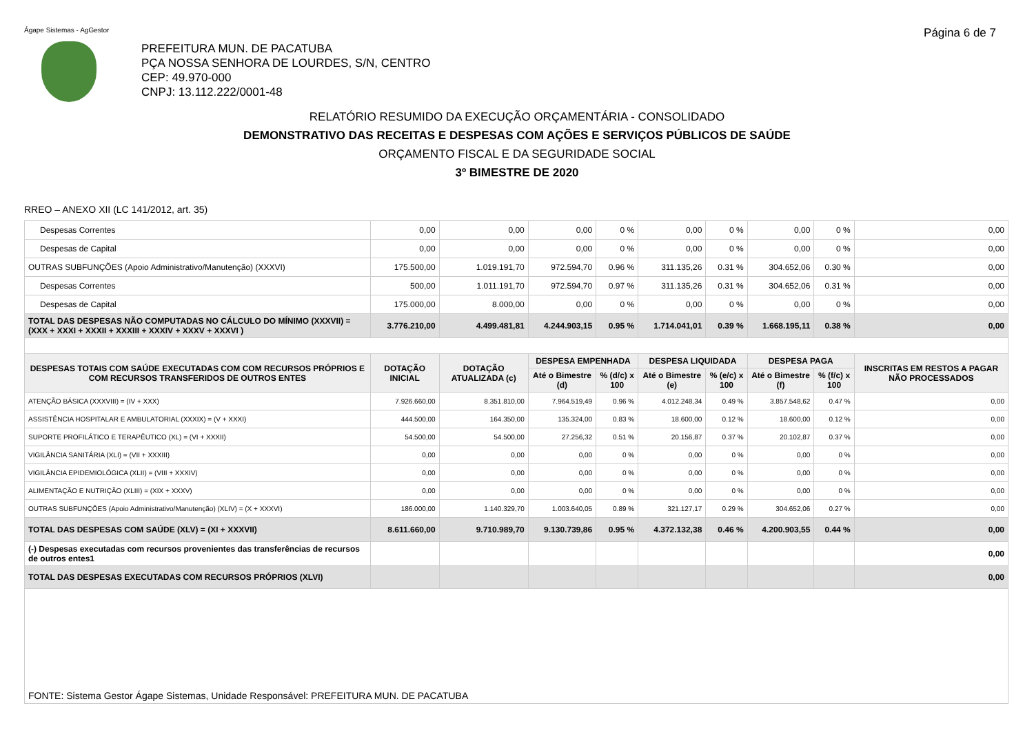Ágape Sistemas - AgGestor Página 6 de 7
PREFEITURA MUN. DE PACATUBA
PÇA NOSSA SENHORA DE LOURDES, S/N, CENTRO
CEP: 49.970-000
CNPJ: 13.112.222/0001-48
RELATÓRIO RESUMIDO DA EXECUÇÃO ORÇAMENTÁRIA - CONSOLIDADO
DEMONSTRATIVO DAS RECEITAS E DESPESAS COM AÇÕES E SERVIÇOS PÚBLICOS DE SAÚDE
ORÇAMENTO FISCAL E DA SEGURIDADE SOCIAL
3º BIMESTRE DE 2020
RREO – ANEXO XII (LC 141/2012, art. 35)
| Despesas Correntes | 0,00 | 0,00 | 0,00 | 0 % | 0,00 | 0 % | 0,00 | 0 % | 0,00 |
| Despesas de Capital | 0,00 | 0,00 | 0,00 | 0 % | 0,00 | 0 % | 0,00 | 0 % | 0,00 |
| OUTRAS SUBFUNÇÕES (Apoio Administrativo/Manutenção) (XXXVI) | 175.500,00 | 1.019.191,70 | 972.594,70 | 0.96 % | 311.135,26 | 0.31 % | 304.652,06 | 0.30 % | 0,00 |
| Despesas Correntes | 500,00 | 1.011.191,70 | 972.594,70 | 0.97 % | 311.135,26 | 0.31 % | 304.652,06 | 0.31 % | 0,00 |
| Despesas de Capital | 175.000,00 | 8.000,00 | 0,00 | 0 % | 0,00 | 0 % | 0,00 | 0 % | 0,00 |
| TOTAL DAS DESPESAS NÃO COMPUTADAS NO CÁLCULO DO MÍNIMO (XXXVII) = (XXX + XXXI + XXXII + XXXIII + XXXIV + XXXV + XXXVI ) | 3.776.210,00 | 4.499.481,81 | 4.244.903,15 | 0.95 % | 1.714.041,01 | 0.39 % | 1.668.195,11 | 0.38 % | 0,00 |
| DESPESAS TOTAIS COM SAÚDE EXECUTADAS COM COM RECURSOS PRÓPRIOS E COM RECURSOS TRANSFERIDOS DE OUTROS ENTES | DOTAÇÃO INICIAL | DOTAÇÃO ATUALIZADA (c) | DESPESA EMPENHADA | | DESPESA LIQUIDADA | | DESPESA PAGA | | INSCRITAS EM RESTOS A PAGAR NÃO PROCESSADOS |
| | | | Até o Bimestre (d) | % (d/c) x 100 | Até o Bimestre (e) | % (e/c) x 100 | Até o Bimestre (f) | % (f/c) x 100 | |
| ATENÇÃO BÁSICA (XXXVIII) = (IV + XXX) | 7.926.660,00 | 8.351.810,00 | 7.964.519,49 | 0.96 % | 4.012.248,34 | 0.49 % | 3.857.548,62 | 0.47 % | 0,00 |
| ASSISTÊNCIA HOSPITALAR E AMBULATORIAL (XXXIX) = (V + XXXI) | 444.500,00 | 164.350,00 | 135.324,00 | 0.83 % | 18.600,00 | 0.12 % | 18.600,00 | 0.12 % | 0,00 |
| SUPORTE PROFILÁTICO E TERAPÊUTICO (XL) = (VI + XXXII) | 54.500,00 | 54.500,00 | 27.256,32 | 0.51 % | 20.156,87 | 0.37 % | 20.102,87 | 0.37 % | 0,00 |
| VIGILÂNCIA SANITÁRIA (XLI) = (VII + XXXIII) | 0,00 | 0,00 | 0,00 | 0 % | 0,00 | 0 % | 0,00 | 0 % | 0,00 |
| VIGILÂNCIA EPIDEMIOLÓGICA (XLII) = (VIII + XXXIV) | 0,00 | 0,00 | 0,00 | 0 % | 0,00 | 0 % | 0,00 | 0 % | 0,00 |
| ALIMENTAÇÃO E NUTRIÇÃO (XLIII) = (XIX + XXXV) | 0,00 | 0,00 | 0,00 | 0 % | 0,00 | 0 % | 0,00 | 0 % | 0,00 |
| OUTRAS SUBFUNÇÕES (Apoio Administrativo/Manutenção) (XLIV) = (X + XXXVI) | 186.000,00 | 1.140.329,70 | 1.003.640,05 | 0.89 % | 321.127,17 | 0.29 % | 304.652,06 | 0.27 % | 0,00 |
| TOTAL DAS DESPESAS COM SAÚDE (XLV) = (XI + XXXVII) | 8.611.660,00 | 9.710.989,70 | 9.130.739,86 | 0.95 % | 4.372.132,38 | 0.46 % | 4.200.903,55 | 0.44 % | 0,00 |
| (-) Despesas executadas com recursos provenientes das transferências de recursos de outros entes1 | | | | | | | | | 0,00 |
| TOTAL DAS DESPESAS EXECUTADAS COM RECURSOS PRÓPRIOS (XLVI) | | | | | | | | | 0,00 |
| FONTE: Sistema Gestor Ágape Sistemas, Unidade Responsável: PREFEITURA MUN. DE PACATUBA | | | | | | | | | |